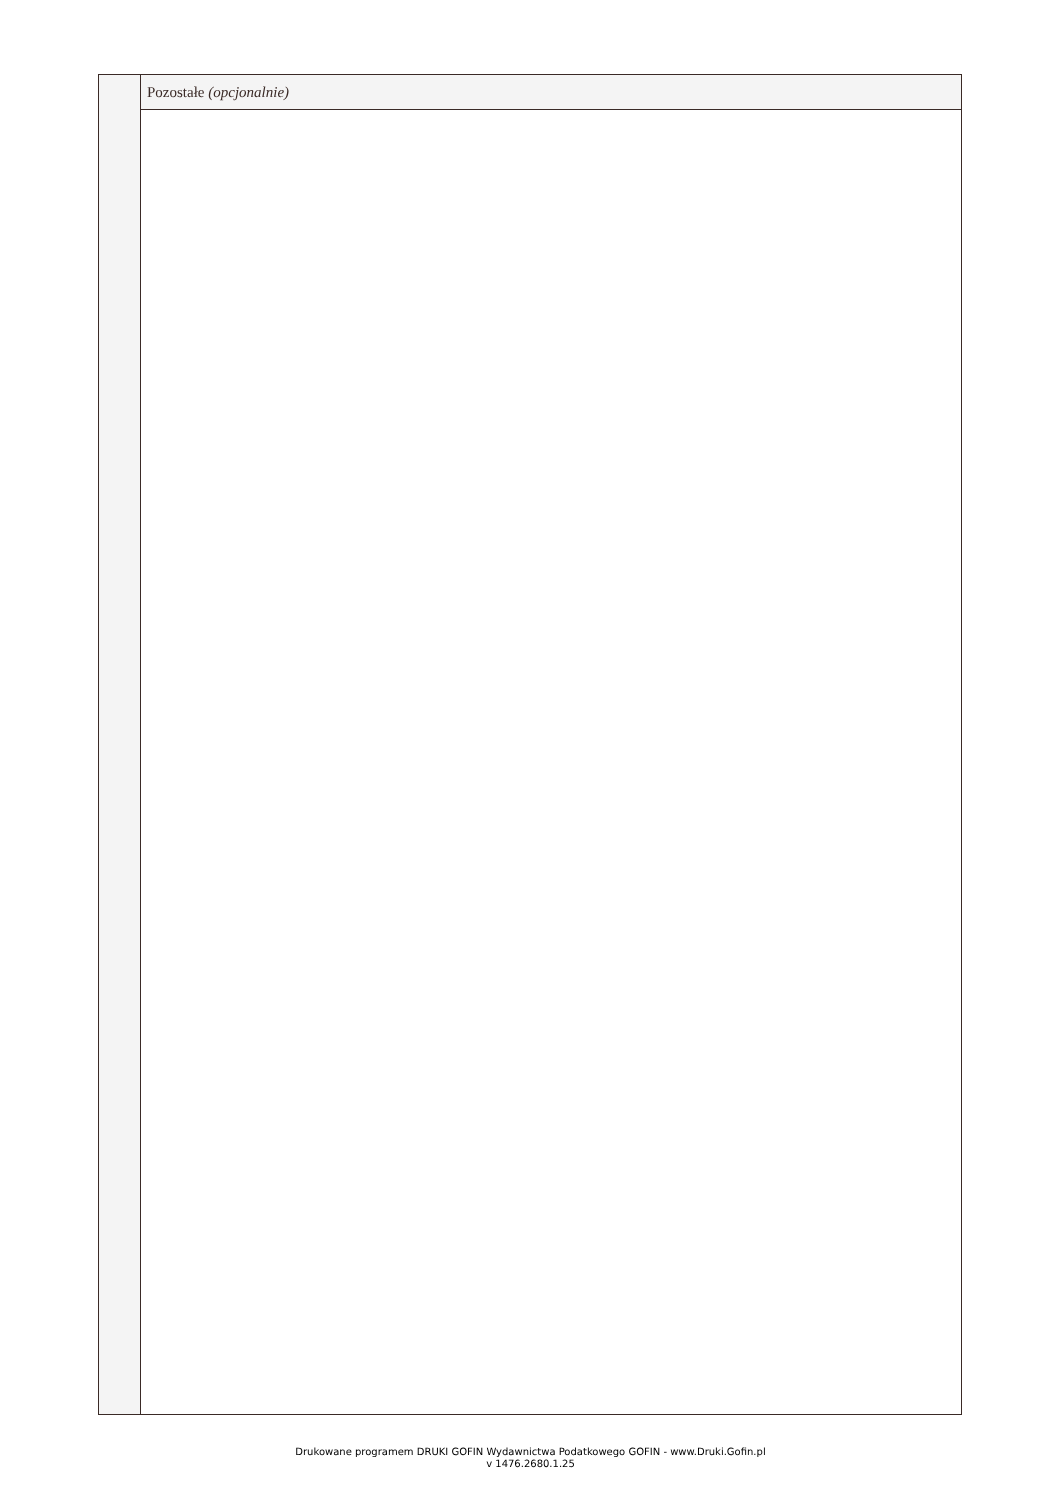| | Pozostałe (opcjonalnie) |
Drukowane programem DRUKI GOFIN Wydawnictwa Podatkowego GOFIN - www.Druki.Gofin.pl
v 1476.2680.1.25